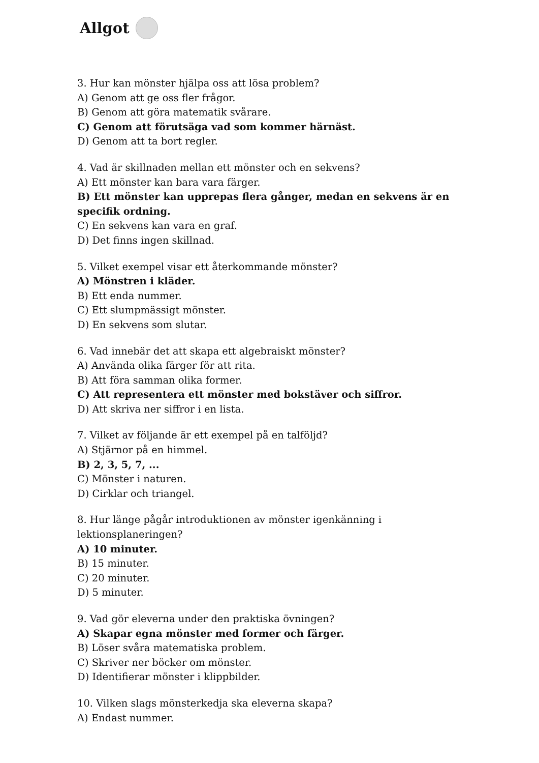Allgot
3. Hur kan mönster hjälpa oss att lösa problem?
A) Genom att ge oss fler frågor.
B) Genom att göra matematik svårare.
C) Genom att förutsäga vad som kommer härnäst.
D) Genom att ta bort regler.
4. Vad är skillnaden mellan ett mönster och en sekvens?
A) Ett mönster kan bara vara färger.
B) Ett mönster kan upprepas flera gånger, medan en sekvens är en specifik ordning.
C) En sekvens kan vara en graf.
D) Det finns ingen skillnad.
5. Vilket exempel visar ett återkommande mönster?
A) Mönstren i kläder.
B) Ett enda nummer.
C) Ett slumpmässigt mönster.
D) En sekvens som slutar.
6. Vad innebär det att skapa ett algebraiskt mönster?
A) Använda olika färger för att rita.
B) Att föra samman olika former.
C) Att representera ett mönster med bokstäver och siffror.
D) Att skriva ner siffror i en lista.
7. Vilket av följande är ett exempel på en talföljd?
A) Stjärnor på en himmel.
B) 2, 3, 5, 7, ...
C) Mönster i naturen.
D) Cirklar och triangel.
8. Hur länge pågår introduktionen av mönster igenkänning i lektionsplaneringen?
A) 10 minuter.
B) 15 minuter.
C) 20 minuter.
D) 5 minuter.
9. Vad gör eleverna under den praktiska övningen?
A) Skapar egna mönster med former och färger.
B) Löser svåra matematiska problem.
C) Skriver ner böcker om mönster.
D) Identifierar mönster i klippbilder.
10. Vilken slags mönsterkedja ska eleverna skapa?
A) Endast nummer.